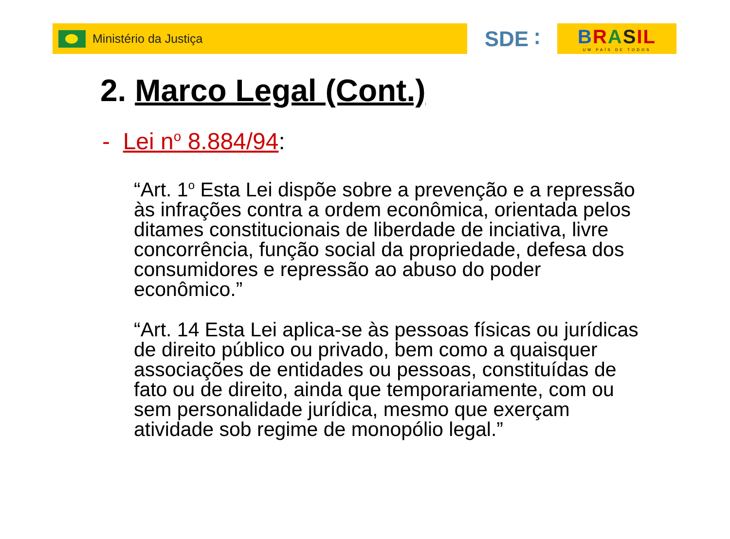Ministério da Justiça
SDE ∶ BRASIL
UM PAÍS DE TODOS
2. Marco Legal (Cont.)
- Lei n<sup>o</sup> 8.884/94:
“Art. 1<sup>o</sup> Esta Lei dispõe sobre a prevenção e a repressão às infrações contra a ordem econômica, orientada pelos ditames constitucionais de liberdade de inciativa, livre concorrência, função social da propriedade, defesa dos consumidores e repressão ao abuso do poder econômico.”
“Art. 14 Esta Lei aplica-se às pessoas físicas ou jurídicas de direito público ou privado, bem como a quaisquer associações de entidades ou pessoas, constituídas de fato ou de direito, ainda que temporariamente, com ou sem personalidade jurídica, mesmo que exerçam atividade sob regime de monopólio legal.”